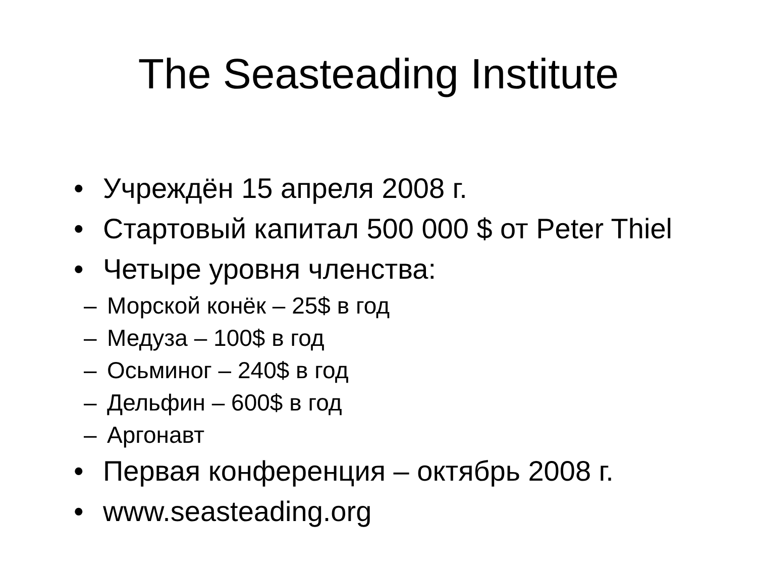The Seasteading Institute
• Учреждён 15 апреля 2008 г.
• Стартовый капитал 500 000 $ от Peter Thiel
• Четыре уровня членства:
– Морской конёк – 25$ в год
– Медуза – 100$ в год
– Осьминог – 240$ в год
– Дельфин – 600$ в год
– Аргонавт
• Первая конференция – октябрь 2008 г.
• www.seasteading.org